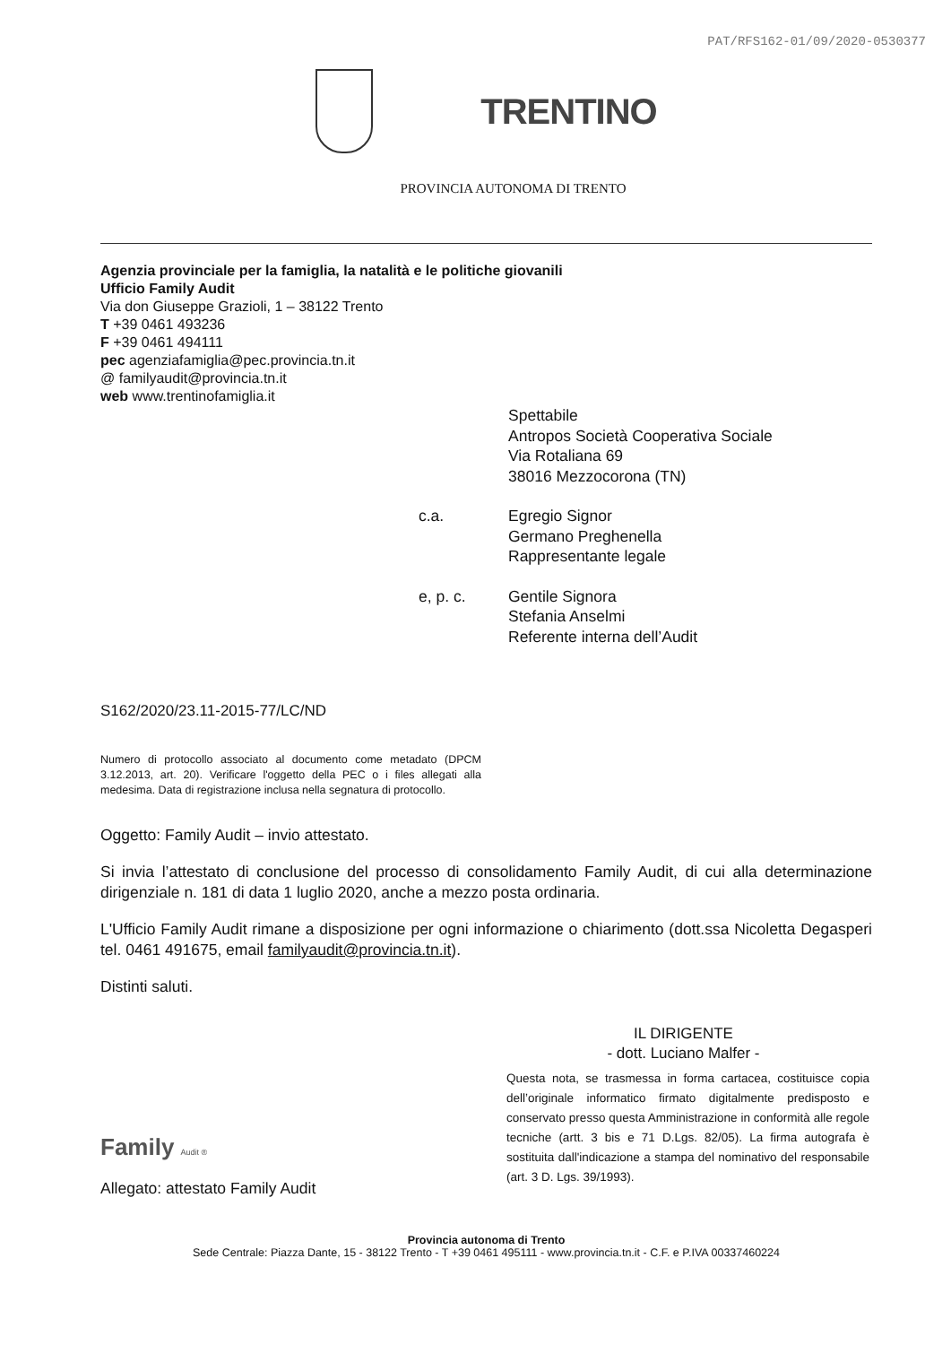PAT/RFS162-01/09/2020-0530377
TRENTINO
PROVINCIA AUTONOMA DI TRENTO
Agenzia provinciale per la famiglia, la natalità e le politiche giovanili
Ufficio Family Audit
Via don Giuseppe Grazioli, 1 – 38122 Trento
T +39 0461 493236
F +39 0461 494111
pec agenziafamiglia@pec.provincia.tn.it
@ familyaudit@provincia.tn.it
web www.trentinofamiglia.it
Spettabile
Antropos Società Cooperativa Sociale
Via Rotaliana 69
38016 Mezzocorona (TN)
c.a.
Egregio Signor
Germano Preghenella
Rappresentante legale
e, p. c.
Gentile Signora
Stefania Anselmi
Referente interna dell’Audit
S162/2020/23.11-2015-77/LC/ND
Numero di protocollo associato al documento come metadato (DPCM 3.12.2013, art. 20). Verificare l'oggetto della PEC o i files allegati alla medesima. Data di registrazione inclusa nella segnatura di protocollo.
Oggetto: Family Audit – invio attestato.
Si invia l’attestato di conclusione del processo di consolidamento Family Audit, di cui alla determinazione dirigenziale n. 181 di data 1 luglio 2020, anche a mezzo posta ordinaria.
L'Ufficio Family Audit rimane a disposizione per ogni informazione o chiarimento (dott.ssa Nicoletta Degasperi tel. 0461 491675, email familyaudit@provincia.tn.it).
Distinti saluti.
IL DIRIGENTE
- dott. Luciano Malfer -
Questa nota, se trasmessa in forma cartacea, costituisce copia dell’originale informatico firmato digitalmente predisposto e conservato presso questa Amministrazione in conformità alle regole tecniche (artt. 3 bis e 71 D.Lgs. 82/05). La firma autografa è sostituita dall'indicazione a stampa del nominativo del responsabile (art. 3 D. Lgs. 39/1993).
Family Audit ®
Allegato: attestato Family Audit
Provincia autonoma di Trento
Sede Centrale: Piazza Dante, 15 - 38122 Trento - T +39 0461 495111 - www.provincia.tn.it - C.F. e P.IVA 00337460224